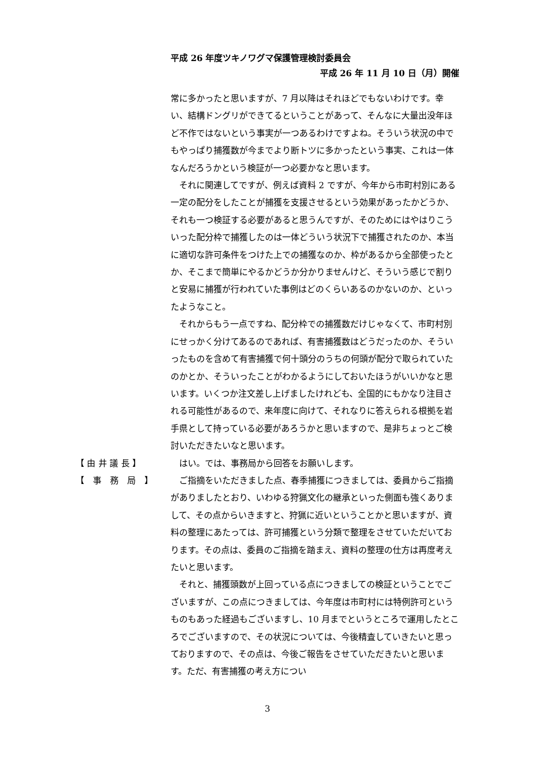平成 26 年度ツキノワグマ保護管理検討委員会
平成 26 年 11 月 10 日（月）開催
常に多かったと思いますが、7 月以降はそれほどでもないわけです。幸い、結構ドングリができてるということがあって、そんなに大量出没年ほど不作ではないという事実が一つあるわけですよね。そういう状況の中でもやっぱり捕獲数が今までより断トツに多かったという事実、これは一体なんだろうかという検証が一つ必要かなと思います。
それに関連してですが、例えば資料 2 ですが、今年から市町村別にある一定の配分をしたことが捕獲を支援させるという効果があったかどうか、それも一つ検証する必要があると思うんですが、そのためにはやはりこういった配分枠で捕獲したのは一体どういう状況下で捕獲されたのか、本当に適切な許可条件をつけた上での捕獲なのか、枠があるから全部使ったとか、そこまで簡単にやるかどうか分かりませんけど、そういう感じで割りと安易に捕獲が行われていた事例はどのくらいあるのかないのか、といったようなこと。
それからもう一点ですね、配分枠での捕獲数だけじゃなくて、市町村別にせっかく分けてあるのであれば、有害捕獲数はどうだったのか、そういったものを含めて有害捕獲で何十頭分のうちの何頭が配分で取られていたのかとか、そういったことがわかるようにしておいたほうがいいかなと思います。いくつか注文差し上げましたけれども、全国的にもかなり注目される可能性があるので、来年度に向けて、それなりに答えられる根拠を岩手県として持っている必要があろうかと思いますので、是非ちょっとご検討いただきたいなと思います。
【 由 井 議 長 】
はい。では、事務局から回答をお願いします。
【　事　務　局　】
ご指摘をいただきました点、春季捕獲につきましては、委員からご指摘がありましたとおり、いわゆる狩猟文化の継承といった側面も強くありまして、その点からいきますと、狩猟に近いということかと思いますが、資料の整理にあたっては、許可捕獲という分類で整理をさせていただいております。その点は、委員のご指摘を踏まえ、資料の整理の仕方は再度考えたいと思います。
それと、捕獲頭数が上回っている点につきましての検証ということでございますが、この点につきましては、今年度は市町村には特例許可というものもあった経過もございますし、10 月までというところで運用したところでございますので、その状況については、今後精査していきたいと思っておりますので、その点は、今後ご報告をさせていただきたいと思います。ただ、有害捕獲の考え方につい
3